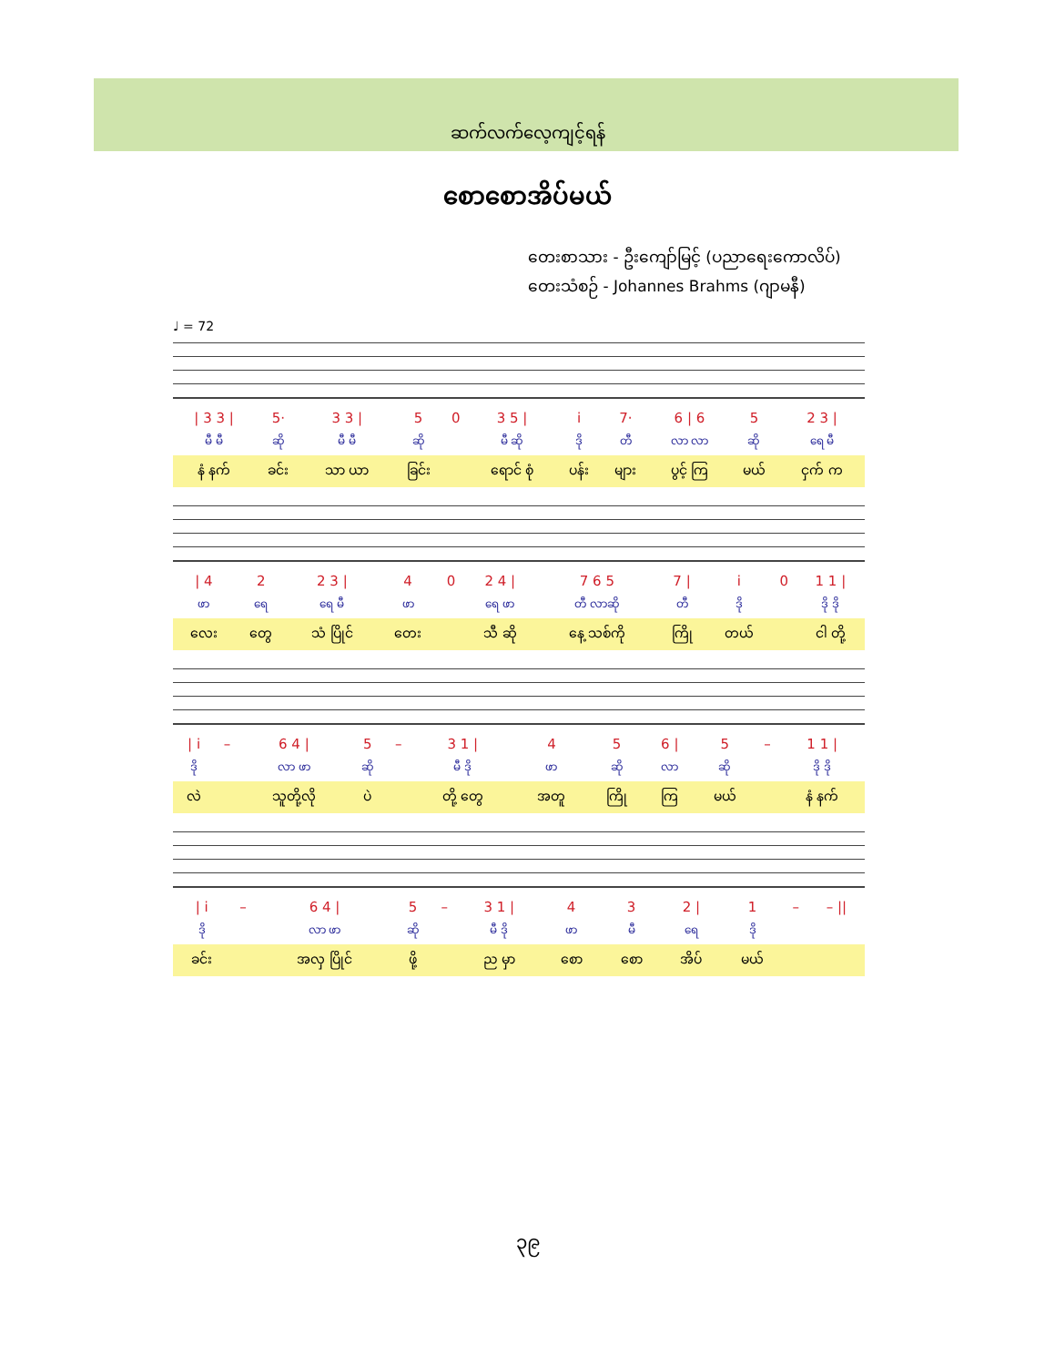ဆက်လက်လေ့ကျင့်ရန်
စောစောအိပ်မယ်
တေးစာသား - ဦးကျော်မြင့် (ပညာရေးကောလိပ်)
တေးသံစဉ် - Johannes Brahms (ဂျာမနီ)
♩ = 72
| / 3 3 / | 5· | 3 3 / | 5 | 0 | 3 5 / | i | 7· | 6 / 6 | 5 | 2 3 / |
| မီ မီ | ဆို | မီ မီ | ဆို | | မီ ဆို | ဒို | တီ | လာ လာ | ဆို | ရေ မီ |
| နံ နက် | ခင်း | သာ ယာ | ခြင်း | | ရောင် စုံ | ပန်း | များ | ပွင့် ကြ | မယ် | ငှက် က |
| / 4 | 2 | 2 3 / | 4 | 0 | 2 4 / | 7 6 5 | 7 / | i | 0 | 1 1 / |
| ဖာ | ရေ | ရေ မီ | ဖာ | | ရေ ဖာ | တီ လာဆို | တီ | ဒို | | ဒို ဒို |
| လေး | တွေ | သံ ပြိုင် | တေး | | သီ ဆို | နေ့ သစ်ကို | ကြို | တယ် | | ငါ တို့ |
| / i | – | 6 4 / | 5 | – | 3 1 / | 4 | 5 | 6 / | 5 | – | 1 1 / |
| ဒို | | လာ ဖာ | ဆို | | မီ ဒို | ဖာ | ဆို | လာ | ဆို | | ဒို ဒို |
| လဲ | | သူတို့လို | ပဲ | | တို့ တွေ | အတူ | ကြို | ကြ | မယ် | | နံ နက် |
| / i | – | 6 4 / | 5 | – | 3 1 / | 4 | 3 | 2 / | 1 | – | – // |
| ဒို | | လာ ဖာ | ဆို | | မီ ဒို | ဖာ | မီ | ရေ | ဒို | | |
| ခင်း | | အလှ ပြိုင် | ဖို့ | | ည မှာ | စော | စော | အိပ် | မယ် | | |
၃၉